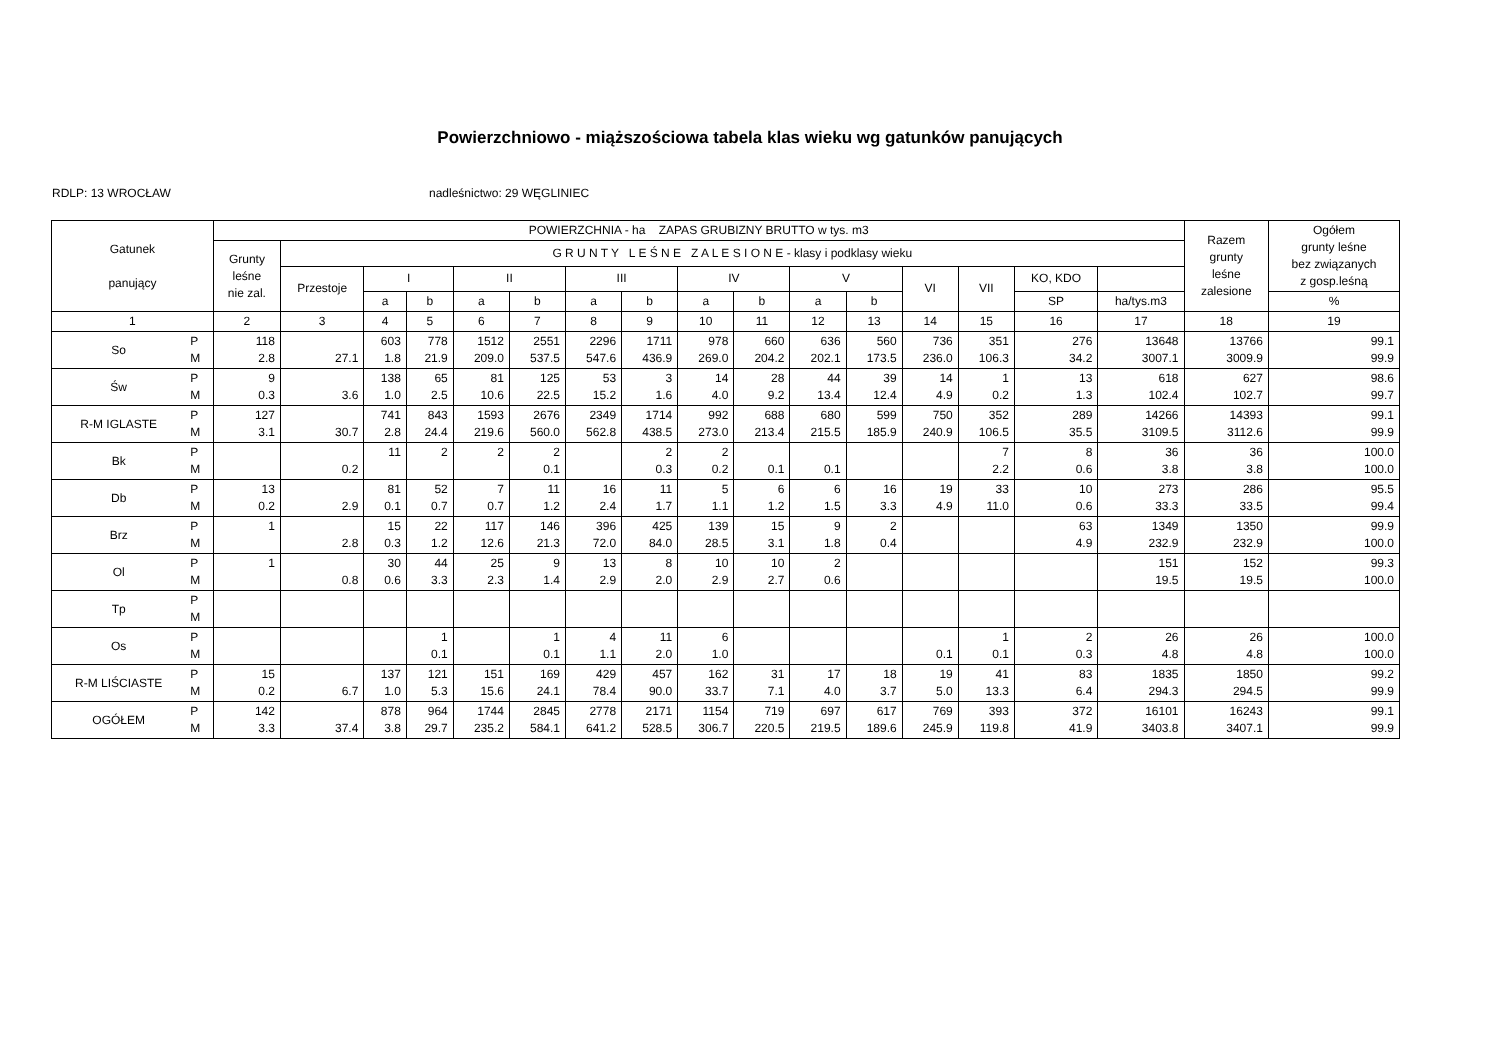Powierzchniowo - miąższościowa tabela klas wieku wg gatunków panujących
RDLP: 13 WROCŁAW nadleśnictwo: 29 WĘGLINIEC
| Gatunek panujący | | POWIERZCHNIA - ha ZAPAS GRUBIZNY BRUTTO w tys. m3 | | | | | | | | | | | | | | | | Razem grunty leśne zalesione | Ogółem grunty leśne bez związanych z gosp.leśną |
| --- | --- | --- | --- | --- | --- | --- | --- | --- | --- | --- | --- | --- | --- | --- | --- | --- | --- | --- | --- |
| | | Grunty leśne nie zal. | G R U N T Y L E Ś N E Z A L E S I O N E - klasy i podklasy wieku | | | | | | | | | | | | | | | | |
| | | | Przestoje | I | | II | | III | | IV | | V | | VI | VII | KO, KDO | | | |
| | | | | a | b | a | b | a | b | a | b | a | b | | | SP | ha/tys.m3 | | % |
| 1 | | 2 | 3 | 4 | 5 | 6 | 7 | 8 | 9 | 10 | 11 | 12 | 13 | 14 | 15 | 16 | 17 | 18 | 19 |
| So | P M | 118 2.8 | 27.1 | 603 1.8 | 778 21.9 | 1512 209.0 | 2551 537.5 | 2296 547.6 | 1711 436.9 | 978 269.0 | 660 204.2 | 636 202.1 | 560 173.5 | 736 236.0 | 351 106.3 | 276 34.2 | 13648 3007.1 | 13766 3009.9 | 99.1 99.9 |
| Św | P M | 9 0.3 | 3.6 | 138 1.0 | 65 2.5 | 81 10.6 | 125 22.5 | 53 15.2 | 3 1.6 | 14 4.0 | 28 9.2 | 44 13.4 | 39 12.4 | 14 4.9 | 1 0.2 | 13 1.3 | 618 102.4 | 627 102.7 | 98.6 99.7 |
| R-M IGLASTE | P M | 127 3.1 | 30.7 | 741 2.8 | 843 24.4 | 1593 219.6 | 2676 560.0 | 2349 562.8 | 1714 438.5 | 992 273.0 | 688 213.4 | 680 215.5 | 599 185.9 | 750 240.9 | 352 106.5 | 289 35.5 | 14266 3109.5 | 14393 3112.6 | 99.1 99.9 |
| Bk | P M | | 0.2 | 11 | 2 | 2 | 2 0.1 | | 2 0.3 | 2 0.2 | 0.1 | 0.1 | | | 7 2.2 | 8 0.6 | 36 3.8 | 36 3.8 | 100.0 100.0 |
| Db | P M | 13 0.2 | 2.9 | 81 0.1 | 52 0.7 | 7 0.7 | 11 1.2 | 16 2.4 | 11 1.7 | 5 1.1 | 6 1.2 | 6 1.5 | 16 3.3 | 19 4.9 | 33 11.0 | 10 0.6 | 273 33.3 | 286 33.5 | 95.5 99.4 |
| Brz | P M | 1 | 2.8 | 15 0.3 | 22 1.2 | 117 12.6 | 146 21.3 | 396 72.0 | 425 84.0 | 139 28.5 | 15 3.1 | 9 1.8 | 2 0.4 | | | 63 4.9 | 1349 232.9 | 1350 232.9 | 99.9 100.0 |
| Ol | P M | 1 | 0.8 | 30 0.6 | 44 3.3 | 25 2.3 | 9 1.4 | 13 2.9 | 8 2.0 | 10 2.9 | 10 2.7 | 2 0.6 | | | | | 151 19.5 | 152 19.5 | 99.3 100.0 |
| Tp | P M | | | | | | | | | | | | | | | | | | |
| Os | P M | | | | 1 0.1 | | 1 0.1 | 4 1.1 | 11 2.0 | 6 1.0 | | | | 0.1 | 1 0.1 | 2 0.3 | 26 4.8 | 26 4.8 | 100.0 100.0 |
| R-M LIŚCIASTE | P M | 15 0.2 | 6.7 | 137 1.0 | 121 5.3 | 151 15.6 | 169 24.1 | 429 78.4 | 457 90.0 | 162 33.7 | 31 7.1 | 17 4.0 | 18 3.7 | 19 5.0 | 41 13.3 | 83 6.4 | 1835 294.3 | 1850 294.5 | 99.2 99.9 |
| OGÓŁEM | P M | 142 3.3 | 37.4 | 878 3.8 | 964 29.7 | 1744 235.2 | 2845 584.1 | 2778 641.2 | 2171 528.5 | 1154 306.7 | 719 220.5 | 697 219.5 | 617 189.6 | 769 245.9 | 393 119.8 | 372 41.9 | 16101 3403.8 | 16243 3407.1 | 99.1 99.9 |